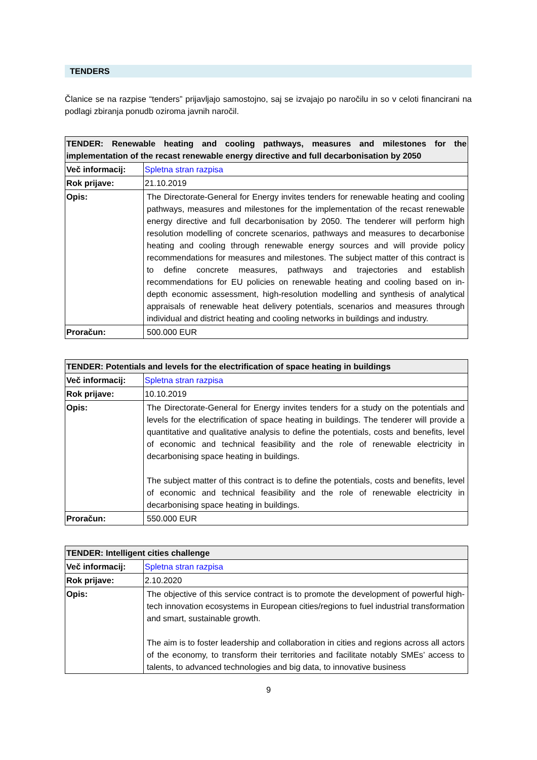TENDERS
Članice se na razpise “tenders” prijavljajo samostojno, saj se izvajajo po naročilu in so v celoti financirani na podlagi zbiranja ponudb oziroma javnih naročil.
| TENDER: Renewable heating and cooling pathways, measures and milestones for the implementation of the recast renewable energy directive and full decarbonisation by 2050 | |
| --- | --- |
| Več informacij: | Spletna stran razpisa |
| Rok prijave: | 21.10.2019 |
| Opis: | The Directorate-General for Energy invites tenders for renewable heating and cooling pathways, measures and milestones for the implementation of the recast renewable energy directive and full decarbonisation by 2050. The tenderer will perform high resolution modelling of concrete scenarios, pathways and measures to decarbonise heating and cooling through renewable energy sources and will provide policy recommendations for measures and milestones. The subject matter of this contract is to define concrete measures, pathways and trajectories and establish recommendations for EU policies on renewable heating and cooling based on in-depth economic assessment, high-resolution modelling and synthesis of analytical appraisals of renewable heat delivery potentials, scenarios and measures through individual and district heating and cooling networks in buildings and industry. |
| Proračun: | 500.000 EUR |
| TENDER: Potentials and levels for the electrification of space heating in buildings | |
| --- | --- |
| Več informacij: | Spletna stran razpisa |
| Rok prijave: | 10.10.2019 |
| Opis: | The Directorate-General for Energy invites tenders for a study on the potentials and levels for the electrification of space heating in buildings. The tenderer will provide a quantitative and qualitative analysis to define the potentials, costs and benefits, level of economic and technical feasibility and the role of renewable electricity in decarbonising space heating in buildings. The subject matter of this contract is to define the potentials, costs and benefits, level of economic and technical feasibility and the role of renewable electricity in decarbonising space heating in buildings. |
| Proračun: | 550.000 EUR |
| TENDER: Intelligent cities challenge | |
| --- | --- |
| Več informacij: | Spletna stran razpisa |
| Rok prijave: | 2.10.2020 |
| Opis: | The objective of this service contract is to promote the development of powerful high-tech innovation ecosystems in European cities/regions to fuel industrial transformation and smart, sustainable growth. The aim is to foster leadership and collaboration in cities and regions across all actors of the economy, to transform their territories and facilitate notably SMEs’ access to talents, to advanced technologies and big data, to innovative business |
9